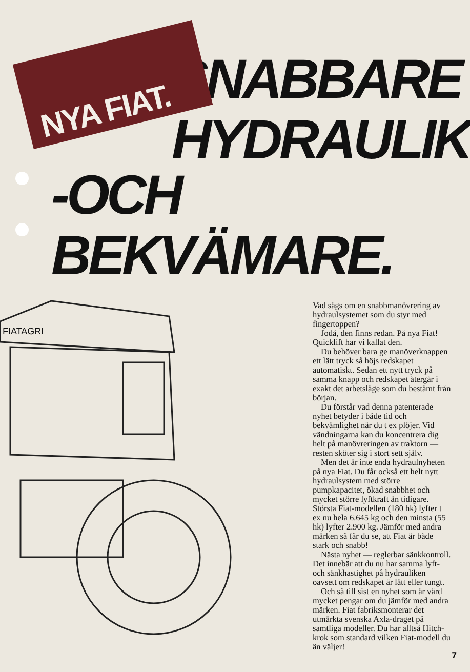NYA FIAT.
SNABBARE
HYDRAULIK
-OCH BEKVÄMARE.
FIATAGRI
Vad sägs om en snabbmanövrering av hydraulsystemet som du styr med fingertoppen?
Jodå, den finns redan. På nya Fiat! Quicklift har vi kallat den.
Du behöver bara ge manöverknappen ett lätt tryck så höjs redskapet automatiskt. Sedan ett nytt tryck på samma knapp och redskapet återgår i exakt det arbetsläge som du bestämt från början.
Du förstår vad denna patenterade nyhet betyder i både tid och bekvämlighet när du t ex plöjer. Vid vändningarna kan du koncentrera dig helt på manövreringen av traktorn — resten sköter sig i stort sett själv.
Men det är inte enda hydraulnyheten på nya Fiat. Du får också ett helt nytt hydraulsystem med större pumpkapacitet, ökad snabbhet och mycket större lyftkraft än tidigare. Största Fiat-modellen (180 hk) lyfter t ex nu hela 6.645 kg och den minsta (55 hk) lyfter 2.900 kg. Jämför med andra märken så får du se, att Fiat är både stark och snabb!
Nästa nyhet — reglerbar sänkkontroll. Det innebär att du nu har samma lyft- och sänkhastighet på hydrauliken oavsett om redskapet är lätt eller tungt.
Och så till sist en nyhet som är värd mycket pengar om du jämför med andra märken. Fiat fabriksmonterar det utmärkta svenska Axla-draget på samtliga modeller. Du har alltså Hitch-krok som standard vilken Fiat-modell du än väljer!
7